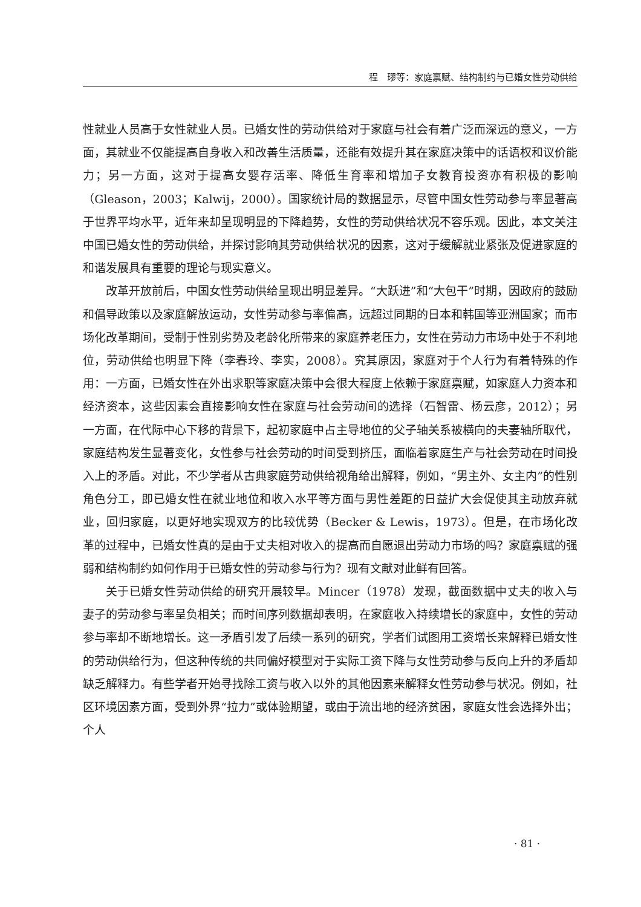程　璆等：家庭禀赋、结构制约与已婚女性劳动供给
性就业人员高于女性就业人员。已婚女性的劳动供给对于家庭与社会有着广泛而深远的意义，一方面，其就业不仅能提高自身收入和改善生活质量，还能有效提升其在家庭决策中的话语权和议价能力；另一方面，这对于提高女婴存活率、降低生育率和增加子女教育投资亦有积极的影响（Gleason，2003；Kalwij，2000）。国家统计局的数据显示，尽管中国女性劳动参与率显著高于世界平均水平，近年来却呈现明显的下降趋势，女性的劳动供给状况不容乐观。因此，本文关注中国已婚女性的劳动供给，并探讨影响其劳动供给状况的因素，这对于缓解就业紧张及促进家庭的和谐发展具有重要的理论与现实意义。
改革开放前后，中国女性劳动供给呈现出明显差异。“大跃进”和“大包干”时期，因政府的鼓励和倡导政策以及家庭解放运动，女性劳动参与率偏高，远超过同期的日本和韩国等亚洲国家；而市场化改革期间，受制于性别劣势及老龄化所带来的家庭养老压力，女性在劳动力市场中处于不利地位，劳动供给也明显下降（李春玲、李实，2008）。究其原因，家庭对于个人行为有着特殊的作用：一方面，已婚女性在外出求职等家庭决策中会很大程度上依赖于家庭禀赋，如家庭人力资本和经济资本，这些因素会直接影响女性在家庭与社会劳动间的选择（石智雷、杨云彦，2012）；另一方面，在代际中心下移的背景下，起初家庭中占主导地位的父子轴关系被横向的夫妻轴所取代，家庭结构发生显著变化，女性参与社会劳动的时间受到挤压，面临着家庭生产与社会劳动在时间投入上的矛盾。对此，不少学者从古典家庭劳动供给视角给出解释，例如，“男主外、女主内”的性别角色分工，即已婚女性在就业地位和收入水平等方面与男性差距的日益扩大会促使其主动放弃就业，回归家庭，以更好地实现双方的比较优势（Becker & Lewis，1973）。但是，在市场化改革的过程中，已婚女性真的是由于丈夫相对收入的提高而自愿退出劳动力市场的吗？家庭禀赋的强弱和结构制约如何作用于已婚女性的劳动参与行为？现有文献对此鲜有回答。
关于已婚女性劳动供给的研究开展较早。Mincer（1978）发现，截面数据中丈夫的收入与妻子的劳动参与率呈负相关；而时间序列数据却表明，在家庭收入持续增长的家庭中，女性的劳动参与率却不断地增长。这一矛盾引发了后续一系列的研究，学者们试图用工资增长来解释已婚女性的劳动供给行为，但这种传统的共同偏好模型对于实际工资下降与女性劳动参与反向上升的矛盾却缺乏解释力。有些学者开始寻找除工资与收入以外的其他因素来解释女性劳动参与状况。例如，社区环境因素方面，受到外界“拉力”或体验期望，或由于流出地的经济贫困，家庭女性会选择外出；个人
· 81 ·